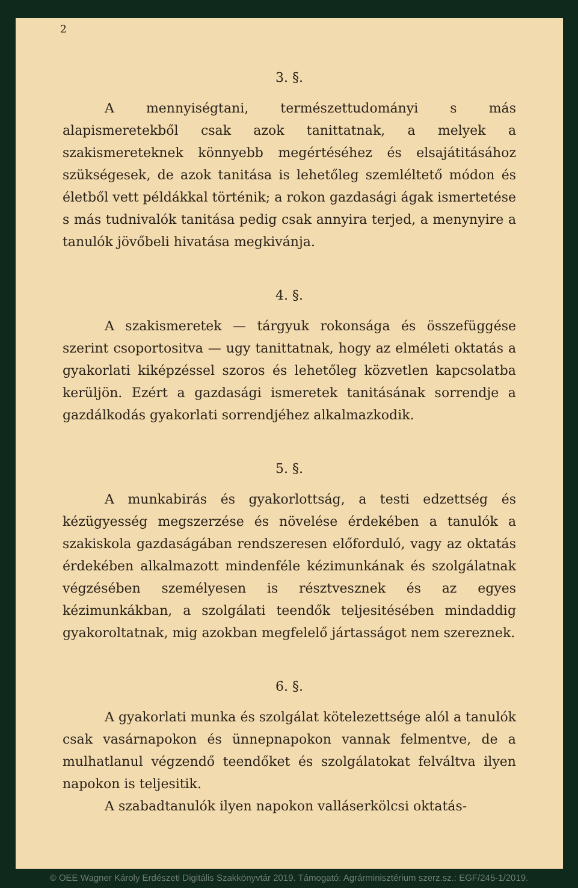2
3. §.
A mennyiségtani, természettudományi s más alapismeretekből csak azok tanittatnak, a melyek a szakismereteknek könnyebb megértéséhez és elsajátitásához szükségesek, de azok tanitása is lehetőleg szemléltető módon és életből vett példákkal történik; a rokon gazdasági ágak ismertetése s más tudnivalók tanitása pedig csak annyira terjed, a menynyire a tanulók jövőbeli hivatása megkivánja.
4. §.
A szakismeretek — tárgyuk rokonsága és összefüggése szerint csoportositva — ugy tanittatnak, hogy az elméleti oktatás a gyakorlati kiképzéssel szoros és lehetőleg közvetlen kapcsolatba kerüljön. Ezért a gazdasági ismeretek tanitásának sorrendje a gazdálkodás gyakorlati sorrendjéhez alkalmazkodik.
5. §.
A munkabirás és gyakorlottság, a testi edzettség és kézügyesség megszerzése és növelése érdekében a tanulók a szakiskola gazdaságában rendszeresen előforduló, vagy az oktatás érdekében alkalmazott mindenféle kézimunkának és szolgálatnak végzésében személyesen is résztvesznek és az egyes kézimunkákban, a szolgálati teendők teljesitésében mindaddig gyakoroltatnak, mig azokban megfelelő jártasságot nem szereznek.
6. §.
A gyakorlati munka és szolgálat kötelezettsége alól a tanulók csak vasárnapokon és ünnepnapokon vannak felmentve, de a mulhatlanul végzendő teendőket és szolgálatokat felváltva ilyen napokon is teljesitik.
A szabadtanulók ilyen napokon valláserkölcsi oktatás-
© OEE Wagner Károly Erdészeti Digitális Szakkönyvtár 2019. Támogató: Agrárminisztérium szerz.sz.: EGF/245-1/2019.